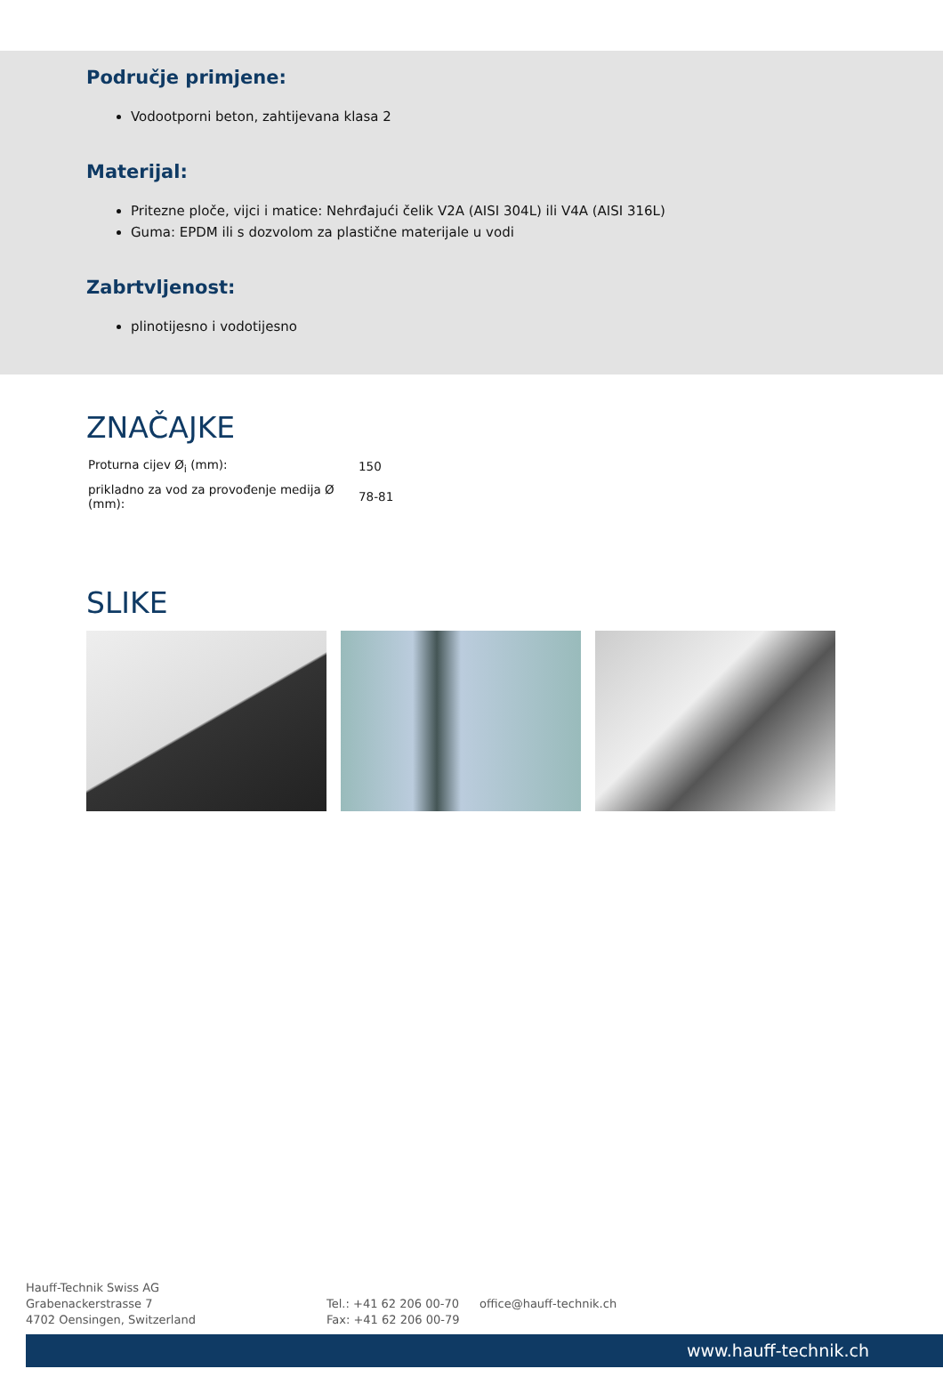Područje primjene:
Vodootporni beton, zahtijevana klasa 2
Materijal:
Pritezne ploče, vijci i matice: Nehrđajući čelik V2A (AISI 304L) ili V4A (AISI 316L)
Guma: EPDM ili s dozvolom za plastične materijale u vodi
Zabrtvljenost:
plinotijesno i vodotijesno
ZNAČAJKE
| Proturna cijev Ø<sub>i</sub> (mm): | 150 |
| prikladno za vod za provođenje medija Ø (mm): | 78-81 |
SLIKE
Hauff-Technik Swiss AG
Grabenackerstrasse 7
4702 Oensingen, Switzerland
Tel.: +41 62 206 00-70
Fax: +41 62 206 00-79
office@hauff-technik.ch
www.hauff-technik.ch